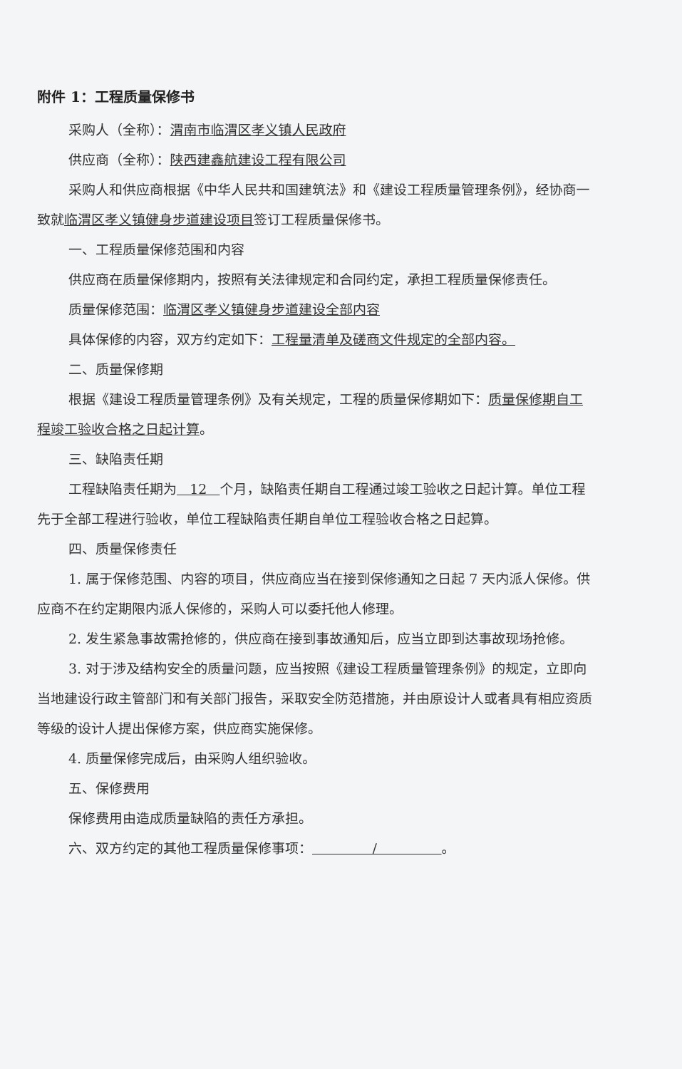附件 1：工程质量保修书
采购人（全称）：渭南市临渭区孝义镇人民政府
供应商（全称）：陕西建鑫航建设工程有限公司
采购人和供应商根据《中华人民共和国建筑法》和《建设工程质量管理条例》，经协商一致就临渭区孝义镇健身步道建设项目签订工程质量保修书。
一、工程质量保修范围和内容
供应商在质量保修期内，按照有关法律规定和合同约定，承担工程质量保修责任。
质量保修范围：临渭区孝义镇健身步道建设全部内容
具体保修的内容，双方约定如下：工程量清单及磋商文件规定的全部内容。
二、质量保修期
根据《建设工程质量管理条例》及有关规定，工程的质量保修期如下：质量保修期自工程竣工验收合格之日起计算。
三、缺陷责任期
工程缺陷责任期为 12 个月，缺陷责任期自工程通过竣工验收之日起计算。单位工程先于全部工程进行验收，单位工程缺陷责任期自单位工程验收合格之日起算。
四、质量保修责任
1. 属于保修范围、内容的项目，供应商应当在接到保修通知之日起 7 天内派人保修。供应商不在约定期限内派人保修的，采购人可以委托他人修理。
2. 发生紧急事故需抢修的，供应商在接到事故通知后，应当立即到达事故现场抢修。
3. 对于涉及结构安全的质量问题，应当按照《建设工程质量管理条例》的规定，立即向当地建设行政主管部门和有关部门报告，采取安全防范措施，并由原设计人或者具有相应资质等级的设计人提出保修方案，供应商实施保修。
4. 质量保修完成后，由采购人组织验收。
五、保修费用
保修费用由造成质量缺陷的责任方承担。
六、双方约定的其他工程质量保修事项： / 。